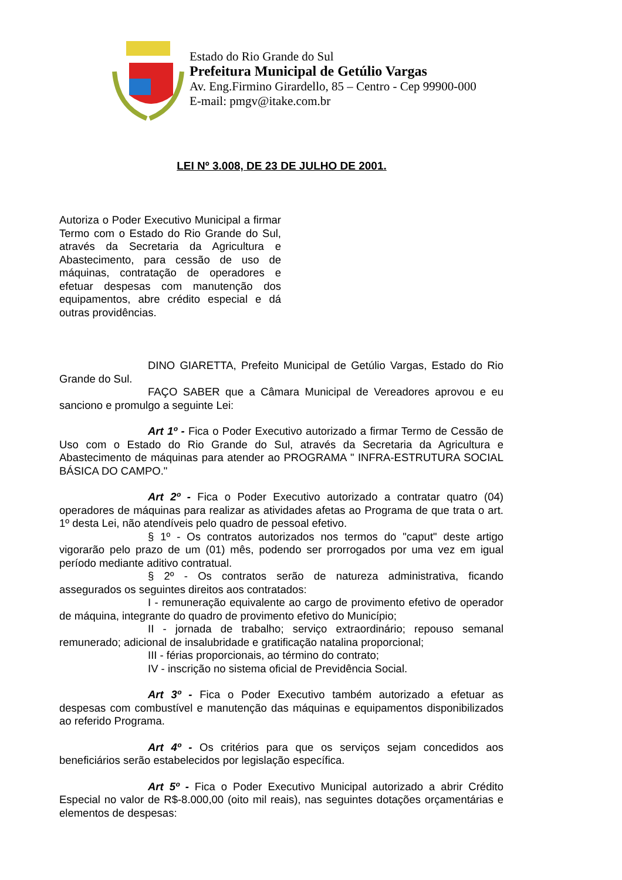Estado do Rio Grande do Sul
Prefeitura Municipal de Getúlio Vargas
Av. Eng.Firmino Girardello, 85 – Centro - Cep 99900-000
E-mail: pmgv@itake.com.br
LEI Nº 3.008, DE 23 DE JULHO DE 2001.
Autoriza o Poder Executivo Municipal a firmar Termo com o Estado do Rio Grande do Sul, através da Secretaria da Agricultura e Abastecimento, para cessão de uso de máquinas, contratação de operadores e efetuar despesas com manutenção dos equipamentos, abre crédito especial e dá outras providências.
DINO GIARETTA, Prefeito Municipal de Getúlio Vargas, Estado do Rio Grande do Sul.
FAÇO SABER que a Câmara Municipal de Vereadores aprovou e eu sanciono e promulgo a seguinte Lei:
Art 1º - Fica o Poder Executivo autorizado a firmar Termo de Cessão de Uso com o Estado do Rio Grande do Sul, através da Secretaria da Agricultura e Abastecimento de máquinas para atender ao PROGRAMA " INFRA-ESTRUTURA SOCIAL BÁSICA DO CAMPO."
Art 2º - Fica o Poder Executivo autorizado a contratar quatro (04) operadores de máquinas para realizar as atividades afetas ao Programa de que trata o art. 1º desta Lei, não atendíveis pelo quadro de pessoal efetivo.
§ 1º - Os contratos autorizados nos termos do "caput" deste artigo vigorarão pelo prazo de um (01) mês, podendo ser prorrogados por uma vez em igual período mediante aditivo contratual.
§ 2º - Os contratos serão de natureza administrativa, ficando assegurados os seguintes direitos aos contratados:
I - remuneração equivalente ao cargo de provimento efetivo de operador de máquina, integrante do quadro de provimento efetivo do Município;
II - jornada de trabalho; serviço extraordinário; repouso semanal remunerado; adicional de insalubridade e gratificação natalina proporcional;
III - férias proporcionais, ao término do contrato;
IV - inscrição no sistema oficial de Previdência Social.
Art 3º - Fica o Poder Executivo também autorizado a efetuar as despesas com combustível e manutenção das máquinas e equipamentos disponibilizados ao referido Programa.
Art 4º - Os critérios para que os serviços sejam concedidos aos beneficiários serão estabelecidos por legislação específica.
Art 5º - Fica o Poder Executivo Municipal autorizado a abrir Crédito Especial no valor de R$-8.000,00 (oito mil reais), nas seguintes dotações orçamentárias e elementos de despesas: